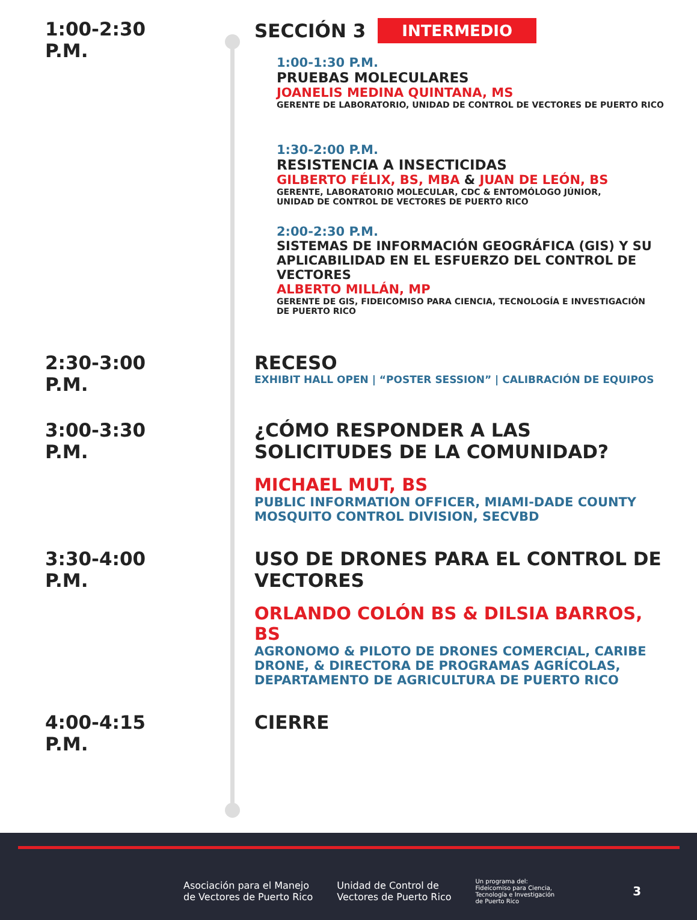1:00-2:30 P.M. SECCIÓN 3
INTERMEDIO
1:00-1:30 P.M.
PRUEBAS MOLECULARES
JOANELIS MEDINA QUINTANA, MS
GERENTE DE LABORATORIO, UNIDAD DE CONTROL DE VECTORES DE PUERTO RICO
1:30-2:00 P.M.
RESISTENCIA A INSECTICIDAS
GILBERTO FÉLIX, BS, MBA & JUAN DE LEÓN, BS
GERENTE, LABORATORIO MOLECULAR, CDC & ENTOMÓLOGO JÚNIOR,
UNIDAD DE CONTROL DE VECTORES DE PUERTO RICO
2:00-2:30 P.M.
SISTEMAS DE INFORMACIÓN GEOGRÁFICA (GIS) Y SU APLICABILIDAD EN EL ESFUERZO DEL CONTROL DE VECTORES
ALBERTO MILLÁN, MP
GERENTE DE GIS, FIDEICOMISO PARA CIENCIA, TECNOLOGÍA E INVESTIGACIÓN
DE PUERTO RICO
2:30-3:00 P.M. RECESO
EXHIBIT HALL OPEN | “POSTER SESSION” | CALIBRACIÓN DE EQUIPOS
3:00-3:30 P.M. ¿CÓMO RESPONDER A LAS SOLICITUDES DE LA COMUNIDAD?
MICHAEL MUT, BS
PUBLIC INFORMATION OFFICER, MIAMI-DADE COUNTY MOSQUITO CONTROL DIVISION, SECVBD
3:30-4:00 P.M. USO DE DRONES PARA EL CONTROL DE VECTORES
ORLANDO COLÓN BS & DILSIA BARROS, BS
AGRONOMO & PILOTO DE DRONES COMERCIAL, CARIBE DRONE, & DIRECTORA DE PROGRAMAS AGRÍCOLAS, DEPARTAMENTO DE AGRICULTURA DE PUERTO RICO
4:00-4:15 P.M. CIERRE
Asociación para el Manejo
de Vectores de Puerto Rico
Unidad de Control de
Vectores de Puerto Rico
Un programa del:
Fideicomiso para Ciencia,
Tecnología e Investigación
de Puerto Rico
3